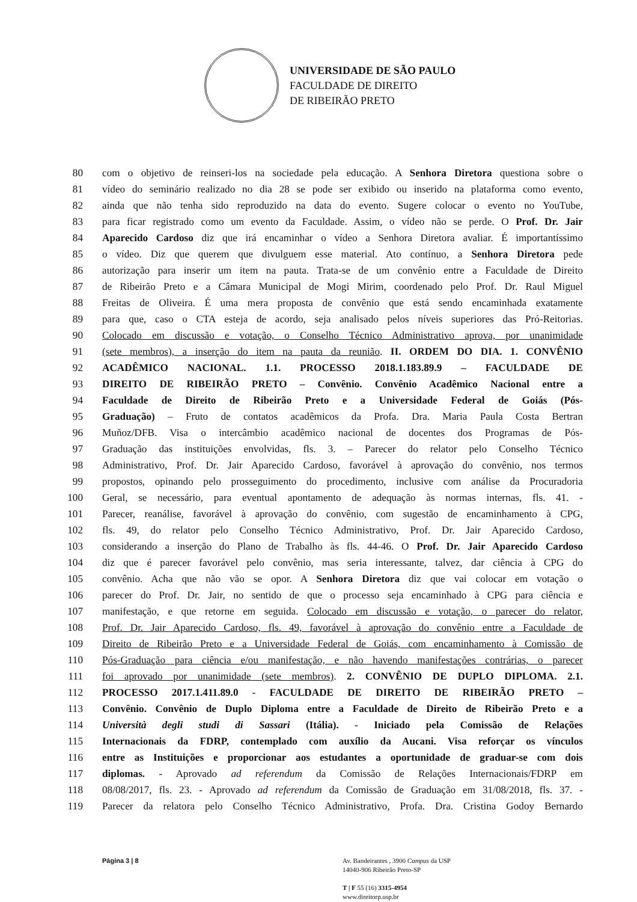UNIVERSIDADE DE SÃO PAULO
FACULDADE DE DIREITO
DE RIBEIRÃO PRETO
80 com o objetivo de reinseri-los na sociedade pela educação. A Senhora Diretora questiona sobre o
81 vídeo do seminário realizado no dia 28 se pode ser exibido ou inserido na plataforma como evento,
82 ainda que não tenha sido reproduzido na data do evento. Sugere colocar o evento no YouTube,
83 para ficar registrado como um evento da Faculdade. Assim, o vídeo não se perde. O Prof. Dr. Jair
84 Aparecido Cardoso diz que irá encaminhar o vídeo a Senhora Diretora avaliar. É importantíssimo
85 o vídeo. Diz que querem que divulguem esse material. Ato contínuo, a Senhora Diretora pede
86 autorização para inserir um item na pauta. Trata-se de um convênio entre a Faculdade de Direito
87 de Ribeirão Preto e a Câmara Municipal de Mogi Mirim, coordenado pelo Prof. Dr. Raul Miguel
88 Freitas de Oliveira. É uma mera proposta de convênio que está sendo encaminhada exatamente
89 para que, caso o CTA esteja de acordo, seja analisado pelos níveis superiores das Pró-Reitorias.
90 Colocado em discussão e votação, o Conselho Técnico Administrativo aprova, por unanimidade
91 (sete membros), a inserção do item na pauta da reunião. II. ORDEM DO DIA. 1. CONVÊNIO
92 ACADÊMICO NACIONAL. 1.1. PROCESSO 2018.1.183.89.9 – FACULDADE DE
93 DIREITO DE RIBEIRÃO PRETO – Convênio. Convênio Acadêmico Nacional entre a
94 Faculdade de Direito de Ribeirão Preto e a Universidade Federal de Goiás (Pós-
95 Graduação) – Fruto de contatos acadêmicos da Profa. Dra. Maria Paula Costa Bertran
96 Muñoz/DFB. Visa o intercâmbio acadêmico nacional de docentes dos Programas de Pós-
97 Graduação das instituições envolvidas, fls. 3. – Parecer do relator pelo Conselho Técnico
98 Administrativo, Prof. Dr. Jair Aparecido Cardoso, favorável à aprovação do convênio, nos termos
99 propostos, opinando pelo prosseguimento do procedimento, inclusive com análise da Procuradoria
100 Geral, se necessário, para eventual apontamento de adequação às normas internas, fls. 41. -
101 Parecer, reanálise, favorável à aprovação do convênio, com sugestão de encaminhamento à CPG,
102 fls. 49, do relator pelo Conselho Técnico Administrativo, Prof. Dr. Jair Aparecido Cardoso,
103 considerando a inserção do Plano de Trabalho às fls. 44-46. O Prof. Dr. Jair Aparecido Cardoso
104 diz que é parecer favorável pelo convênio, mas seria interessante, talvez, dar ciência à CPG do
105 convênio. Acha que não vão se opor. A Senhora Diretora diz que vai colocar em votação o
106 parecer do Prof. Dr. Jair, no sentido de que o processo seja encaminhado à CPG para ciência e
107 manifestação, e que retorne em seguida. Colocado em discussão e votação, o parecer do relator,
108 Prof. Dr. Jair Aparecido Cardoso, fls. 49, favorável à aprovação do convênio entre a Faculdade de
109 Direito de Ribeirão Preto e a Universidade Federal de Goiás, com encaminhamento à Comissão de
110 Pós-Graduação para ciência e/ou manifestação, e não havendo manifestações contrárias, o parecer
111 foi aprovado por unanimidade (sete membros). 2. CONVÊNIO DE DUPLO DIPLOMA. 2.1.
112 PROCESSO 2017.1.411.89.0 - FACULDADE DE DIREITO DE RIBEIRÃO PRETO –
113 Convênio. Convênio de Duplo Diploma entre a Faculdade de Direito de Ribeirão Preto e a
114 Università degli studi di Sassari (Itália). - Iniciado pela Comissão de Relações
115 Internacionais da FDRP, contemplado com auxílio da Aucani. Visa reforçar os vínculos
116 entre as Instituições e proporcionar aos estudantes a oportunidade de graduar-se com dois
117 diplomas. - Aprovado ad referendum da Comissão de Relações Internacionais/FDRP em
118 08/08/2017, fls. 23. - Aprovado ad referendum da Comissão de Graduação em 31/08/2018, fls. 37. -
119 Parecer da relatora pelo Conselho Técnico Administrativo, Profa. Dra. Cristina Godoy Bernardo
Página 3 | 8 Av. Bandeirantes , 3900 Campus da USP
14040-906 Ribeirão Preto-SP
T | F 55 (16) 3315-4954
www.direitorp.usp.br